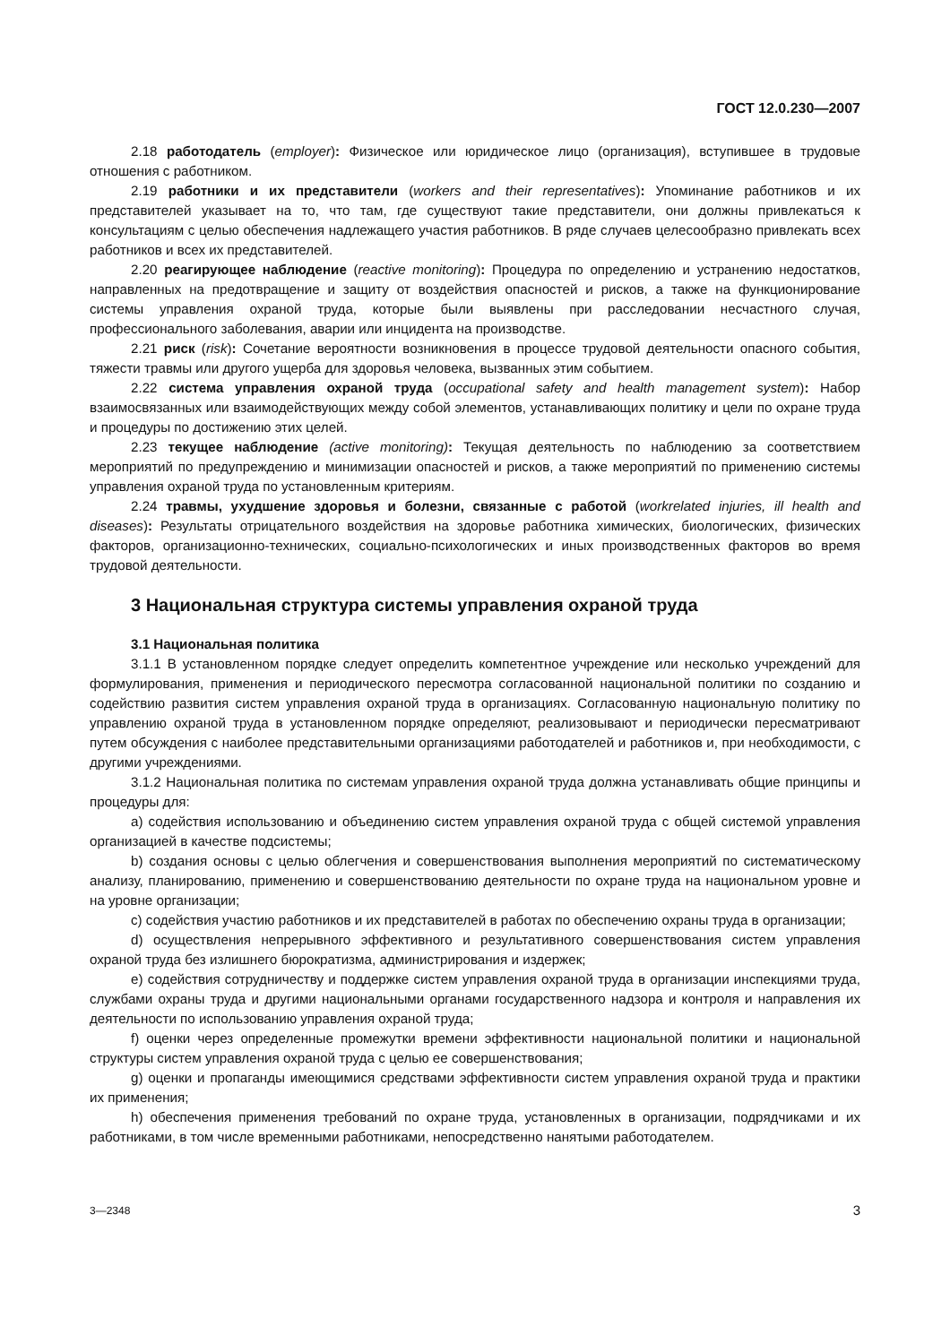ГОСТ 12.0.230—2007
2.18 работодатель (employer): Физическое или юридическое лицо (организация), вступившее в трудовые отношения с работником.
2.19 работники и их представители (workers and their representatives): Упоминание работников и их представителей указывает на то, что там, где существуют такие представители, они должны привлекаться к консультациям с целью обеспечения надлежащего участия работников. В ряде случаев целесообразно привлекать всех работников и всех их представителей.
2.20 реагирующее наблюдение (reactive monitoring): Процедура по определению и устранению недостатков, направленных на предотвращение и защиту от воздействия опасностей и рисков, а также на функционирование системы управления охраной труда, которые были выявлены при расследовании несчастного случая, профессионального заболевания, аварии или инцидента на производстве.
2.21 риск (risk): Сочетание вероятности возникновения в процессе трудовой деятельности опасного события, тяжести травмы или другого ущерба для здоровья человека, вызванных этим событием.
2.22 система управления охраной труда (occupational safety and health management system): Набор взаимосвязанных или взаимодействующих между собой элементов, устанавливающих политику и цели по охране труда и процедуры по достижению этих целей.
2.23 текущее наблюдение (active monitoring): Текущая деятельность по наблюдению за соответствием мероприятий по предупреждению и минимизации опасностей и рисков, а также мероприятий по применению системы управления охраной труда по установленным критериям.
2.24 травмы, ухудшение здоровья и болезни, связанные с работой (workrelated injuries, ill health and diseases): Результаты отрицательного воздействия на здоровье работника химических, биологических, физических факторов, организационно-технических, социально-психологических и иных производственных факторов во время трудовой деятельности.
3 Национальная структура системы управления охраной труда
3.1 Национальная политика
3.1.1 В установленном порядке следует определить компетентное учреждение или несколько учреждений для формулирования, применения и периодического пересмотра согласованной национальной политики по созданию и содействию развития систем управления охраной труда в организациях. Согласованную национальную политику по управлению охраной труда в установленном порядке определяют, реализовывают и периодически пересматривают путем обсуждения с наиболее представительными организациями работодателей и работников и, при необходимости, с другими учреждениями.
3.1.2 Национальная политика по системам управления охраной труда должна устанавливать общие принципы и процедуры для:
a) содействия использованию и объединению систем управления охраной труда с общей системой управления организацией в качестве подсистемы;
b) создания основы с целью облегчения и совершенствования выполнения мероприятий по систематическому анализу, планированию, применению и совершенствованию деятельности по охране труда на национальном уровне и на уровне организации;
c) содействия участию работников и их представителей в работах по обеспечению охраны труда в организации;
d) осуществления непрерывного эффективного и результативного совершенствования систем управления охраной труда без излишнего бюрократизма, администрирования и издержек;
e) содействия сотрудничеству и поддержке систем управления охраной труда в организации инспекциями труда, службами охраны труда и другими национальными органами государственного надзора и контроля и направления их деятельности по использованию управления охраной труда;
f) оценки через определенные промежутки времени эффективности национальной политики и национальной структуры систем управления охраной труда с целью ее совершенствования;
g) оценки и пропаганды имеющимися средствами эффективности систем управления охраной труда и практики их применения;
h) обеспечения применения требований по охране труда, установленных в организации, подрядчиками и их работниками, в том числе временными работниками, непосредственно нанятыми работодателем.
3—2348 3